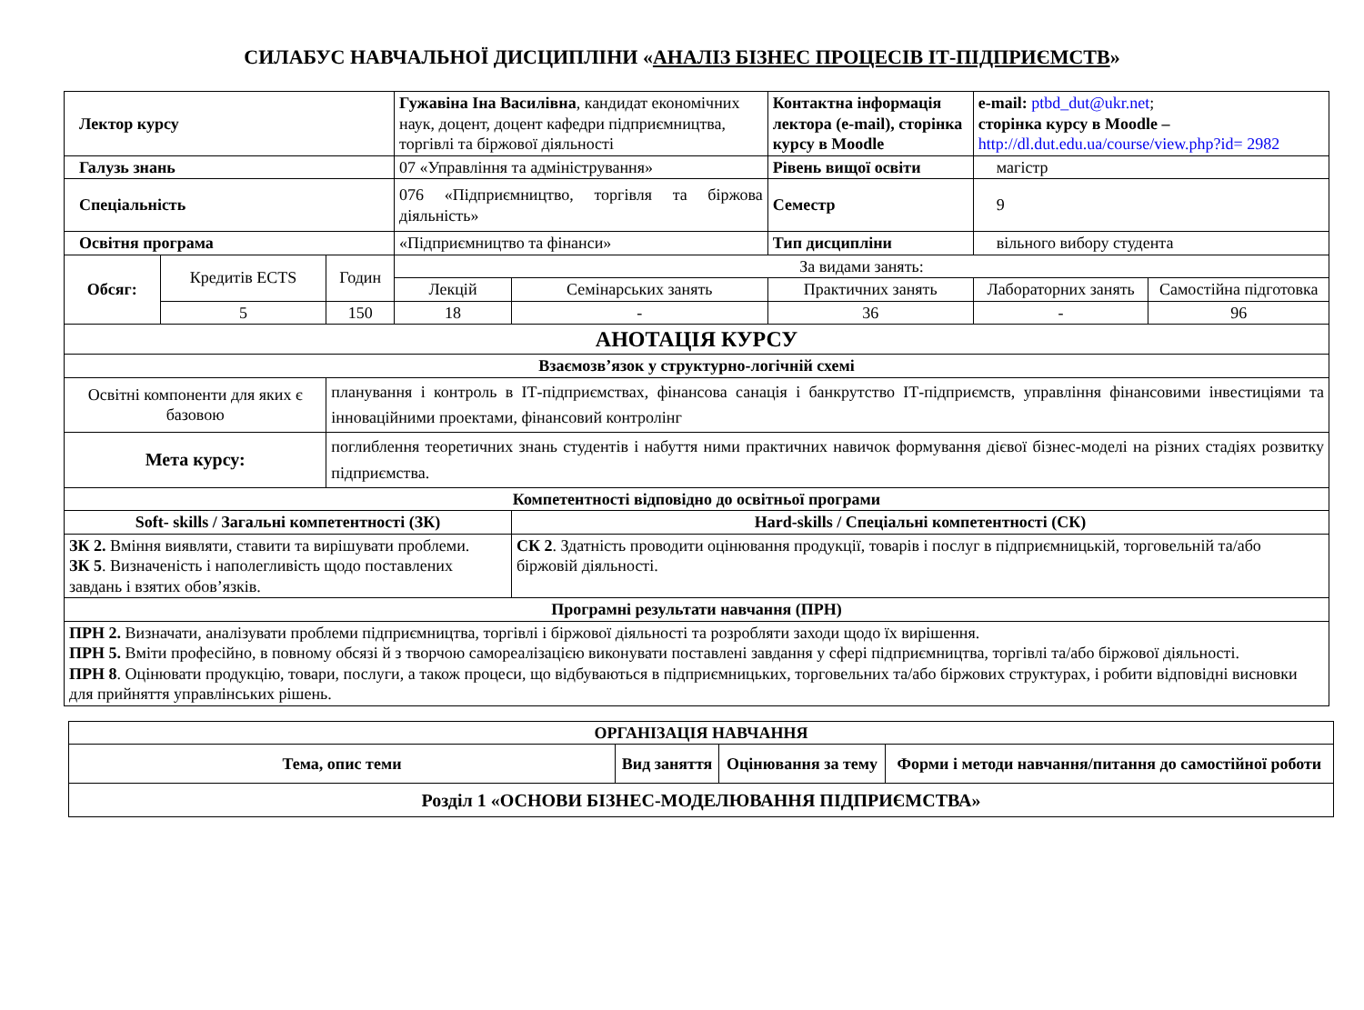СИЛАБУС НАВЧАЛЬНОЇ ДИСЦИПЛІНИ «АНАЛІЗ БІЗНЕС ПРОЦЕСІВ ІТ-ПІДПРИЄМСТВ»
| Лектор курсу | | | Гужавіна Іна Василівна , кандидат економічних наук, доцент, доцент кафедри підприємництва, торгівлі та біржової діяльності | | Контактна інформація лектора (e-mail), сторінка курсу в Moodle | e-mail: ptbd_dut@ukr.net ; сторінка курсу в Moodle – http://dl.dut.edu.ua/course/view.php?id= 2982 | |
| Галузь знань | | | 07 «Управління та адміністрування» | | Рівень вищої освіти | магістр | |
| Спеціальність | | | 076 «Підприємництво, торгівля та біржова діяльність» | | Семестр | 9 | |
| Освітня програма | | | «Підприємництво та фінанси» | | Тип дисципліни | вільного вибору студента | |
| Обсяг: | Кредитів ECTS | Годин | За видами занять: | | | | |
| | | | Лекцій | Семінарських занять | Практичних занять | Лабораторних занять | Самостійна підготовка |
| | 5 | 150 | 18 | - | 36 | - | 96 |
| АНОТАЦІЯ КУРСУ | | | | | | | |
| Взаємозв’язок у структурно-логічній схемі | | | | | | | |
| Освітні компоненти для яких є базовою | | планування і контроль в ІТ-підприємствах, фінансова санація і банкрутство ІТ-підприємств, управління фінансовими інвестиціями та інноваційними проектами, фінансовий контролінг | | | | | |
| Мета курсу: | | поглиблення теоретичних знань студентів і набуття ними практичних навичок формування дієвої бізнес-моделі на різних стадіях розвитку підприємства. | | | | | |
| Компетентності відповідно до освітньої програми | | | | | | | |
| Soft- skills / Загальні компетентності (ЗК) | | | | Hard-skills / Спеціальні компетентності (СК) | | | |
| ЗК 2. Вміння виявляти, ставити та вирішувати проблеми. ЗК 5 . Визначеність і наполегливість щодо поставлених завдань і взятих обов’язків. | | | | СК 2 . Здатність проводити оцінювання продукції, товарів і послуг в підприємницькій, торговельній та/або біржовій діяльності. | | | |
| Програмні результати навчання (ПРН) | | | | | | | |
| ПРН 2. Визначати, аналізувати проблеми підприємництва, торгівлі і біржової діяльності та розробляти заходи щодо їх вирішення. ПРН 5. Вміти професійно, в повному обсязі й з творчою самореалізацією виконувати поставлені завдання у сфері підприємництва, торгівлі та/або біржової діяльності. ПРН 8 . Оцінювати продукцію, товари, послуги, а також процеси, що відбуваються в підприємницьких, торговельних та/або біржових структурах, і робити відповідні висновки для прийняття управлінських рішень. | | | | | | | |
| ОРГАНІЗАЦІЯ НАВЧАННЯ | | | |
| --- | --- | --- | --- |
| Тема, опис теми | Вид заняття | Оцінювання за тему | Форми і методи навчання/питання до самостійної роботи |
| Розділ 1 «ОСНОВИ БІЗНЕС-МОДЕЛЮВАННЯ ПІДПРИЄМСТВА» | | | |